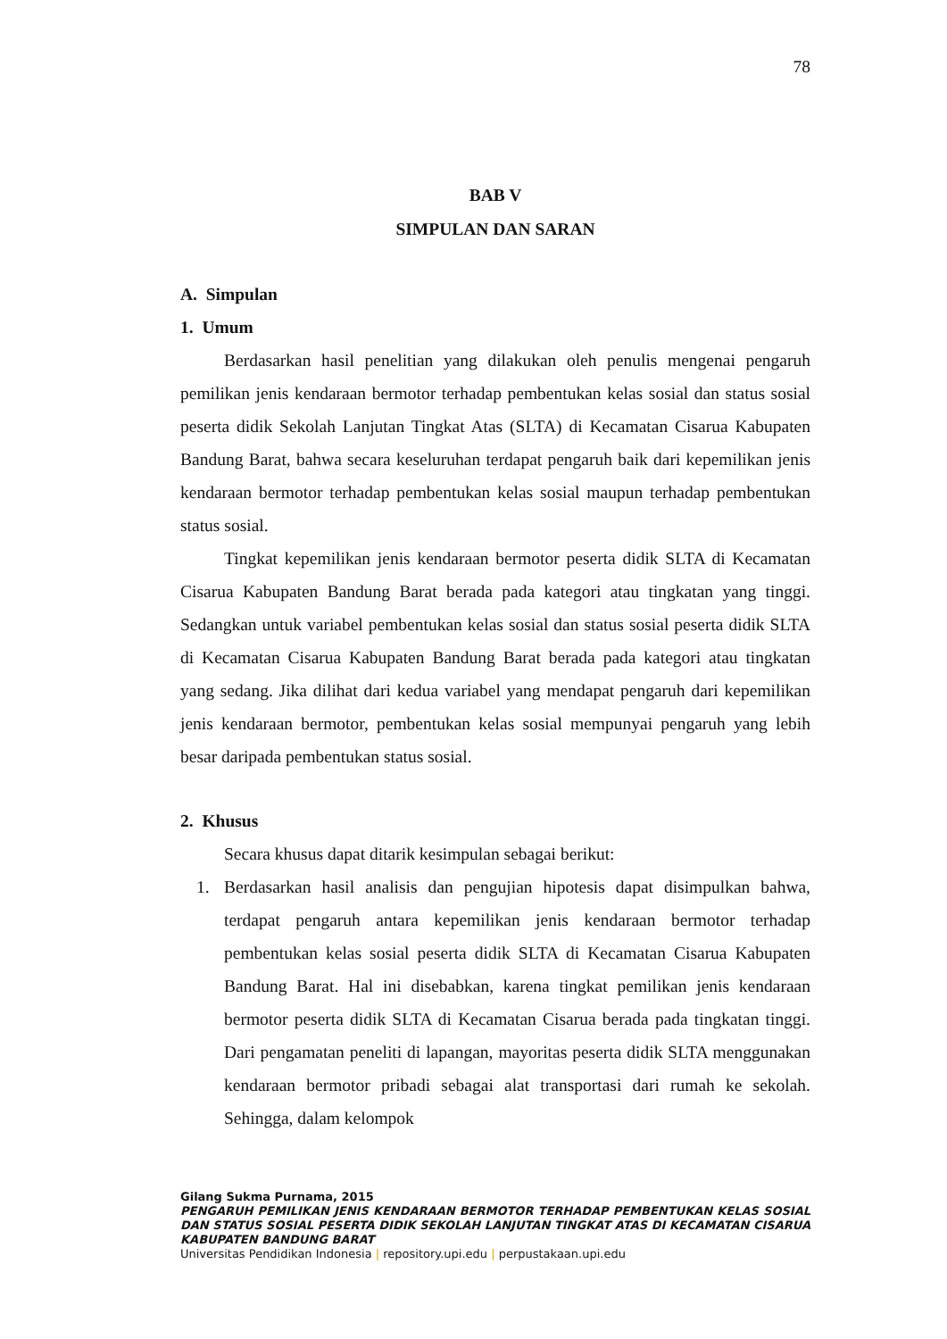78
BAB V
SIMPULAN DAN SARAN
A. Simpulan
1. Umum
Berdasarkan hasil penelitian yang dilakukan oleh penulis mengenai pengaruh pemilikan jenis kendaraan bermotor terhadap pembentukan kelas sosial dan status sosial peserta didik Sekolah Lanjutan Tingkat Atas (SLTA) di Kecamatan Cisarua Kabupaten Bandung Barat, bahwa secara keseluruhan terdapat pengaruh baik dari kepemilikan jenis kendaraan bermotor terhadap pembentukan kelas sosial maupun terhadap pembentukan status sosial.
Tingkat kepemilikan jenis kendaraan bermotor peserta didik SLTA di Kecamatan Cisarua Kabupaten Bandung Barat berada pada kategori atau tingkatan yang tinggi. Sedangkan untuk variabel pembentukan kelas sosial dan status sosial peserta didik SLTA di Kecamatan Cisarua Kabupaten Bandung Barat berada pada kategori atau tingkatan yang sedang. Jika dilihat dari kedua variabel yang mendapat pengaruh dari kepemilikan jenis kendaraan bermotor, pembentukan kelas sosial mempunyai pengaruh yang lebih besar daripada pembentukan status sosial.
2. Khusus
Secara khusus dapat ditarik kesimpulan sebagai berikut:
1. Berdasarkan hasil analisis dan pengujian hipotesis dapat disimpulkan bahwa, terdapat pengaruh antara kepemilikan jenis kendaraan bermotor terhadap pembentukan kelas sosial peserta didik SLTA di Kecamatan Cisarua Kabupaten Bandung Barat. Hal ini disebabkan, karena tingkat pemilikan jenis kendaraan bermotor peserta didik SLTA di Kecamatan Cisarua berada pada tingkatan tinggi. Dari pengamatan peneliti di lapangan, mayoritas peserta didik SLTA menggunakan kendaraan bermotor pribadi sebagai alat transportasi dari rumah ke sekolah. Sehingga, dalam kelompok
Gilang Sukma Purnama, 2015
PENGARUH PEMILIKAN JENIS KENDARAAN BERMOTOR TERHADAP PEMBENTUKAN KELAS SOSIAL DAN STATUS SOSIAL PESERTA DIDIK SEKOLAH LANJUTAN TINGKAT ATAS DI KECAMATAN CISARUA KABUPATEN BANDUNG BARAT
Universitas Pendidikan Indonesia | repository.upi.edu | perpustakaan.upi.edu